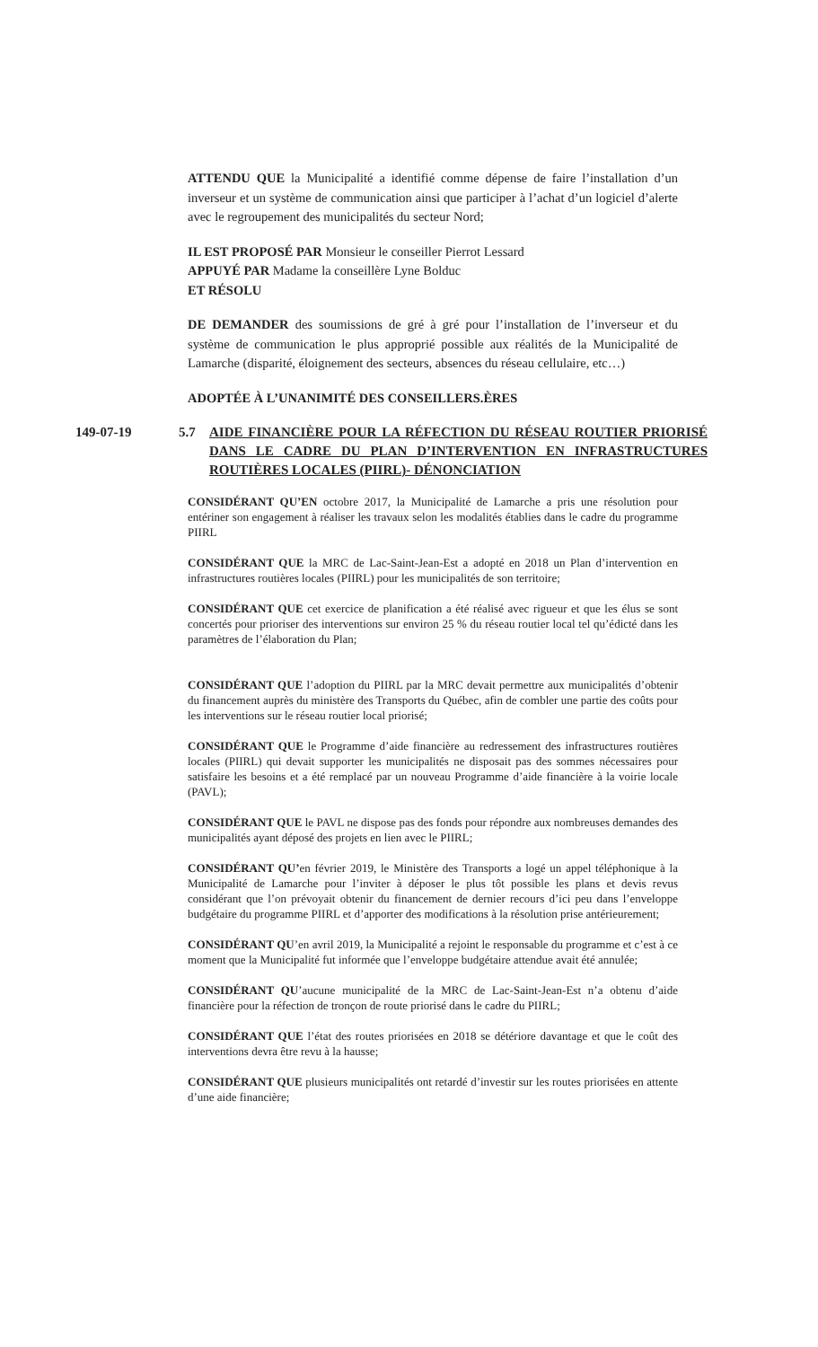ATTENDU QUE la Municipalité a identifié comme dépense de faire l’installation d’un inverseur et un système de communication ainsi que participer à l’achat d’un logiciel d’alerte avec le regroupement des municipalités du secteur Nord;
IL EST PROPOSÉ PAR Monsieur le conseiller Pierrot Lessard
APPUYÉ PAR Madame la conseillère Lyne Bolduc
ET RÉSOLU
DE DEMANDER des soumissions de gré à gré pour l’installation de l’inverseur et du système de communication le plus approprié possible aux réalités de la Municipalité de Lamarche (disparité, éloignement des secteurs, absences du réseau cellulaire, etc…)
ADOPTÉE À L’UNANIMITÉ DES CONSEILLERS.ÈRES
149-07-19 5.7 AIDE FINANCIÈRE POUR LA RÉFECTION DU RÉSEAU ROUTIER PRIORISÉ DANS LE CADRE DU PLAN D’INTERVENTION EN INFRASTRUCTURES ROUTIÈRES LOCALES (PIIRL)- DÉNONCIATION
CONSIDÉRANT QU’EN octobre 2017, la Municipalité de Lamarche a pris une résolution pour entériner son engagement à réaliser les travaux selon les modalités établies dans le cadre du programme PIIRL
CONSIDÉRANT QUE la MRC de Lac-Saint-Jean-Est a adopté en 2018 un Plan d’intervention en infrastructures routières locales (PIIRL) pour les municipalités de son territoire;
CONSIDÉRANT QUE cet exercice de planification a été réalisé avec rigueur et que les élus se sont concertés pour prioriser des interventions sur environ 25 % du réseau routier local tel qu’édicté dans les paramètres de l’élaboration du Plan;
CONSIDÉRANT QUE l’adoption du PIIRL par la MRC devait permettre aux municipalités d’obtenir du financement auprès du ministère des Transports du Québec, afin de combler une partie des coûts pour les interventions sur le réseau routier local priorisé;
CONSIDÉRANT QUE le Programme d’aide financière au redressement des infrastructures routières locales (PIIRL) qui devait supporter les municipalités ne disposait pas des sommes nécessaires pour satisfaire les besoins et a été remplacé par un nouveau Programme d’aide financière à la voirie locale (PAVL);
CONSIDÉRANT QUE le PAVL ne dispose pas des fonds pour répondre aux nombreuses demandes des municipalités ayant déposé des projets en lien avec le PIIRL;
CONSIDÉRANT QU’en février 2019, le Ministère des Transports a logé un appel téléphonique à la Municipalité de Lamarche pour l’inviter à déposer le plus tôt possible les plans et devis revus considérant que l’on prévoyait obtenir du financement de dernier recours d’ici peu dans l’enveloppe budgétaire du programme PIIRL et d’apporter des modifications à la résolution prise antérieurement;
CONSIDÉRANT QU’en avril 2019, la Municipalité a rejoint le responsable du programme et c’est à ce moment que la Municipalité fut informée que l’enveloppe budgétaire attendue avait été annulée;
CONSIDÉRANT QU’aucune municipalité de la MRC de Lac-Saint-Jean-Est n’a obtenu d’aide financière pour la réfection de tronçon de route priorisé dans le cadre du PIIRL;
CONSIDÉRANT QUE l’état des routes priorisées en 2018 se détériore davantage et que le coût des interventions devra être revu à la hausse;
CONSIDÉRANT QUE plusieurs municipalités ont retardé d’investir sur les routes priorisées en attente d’une aide financière;